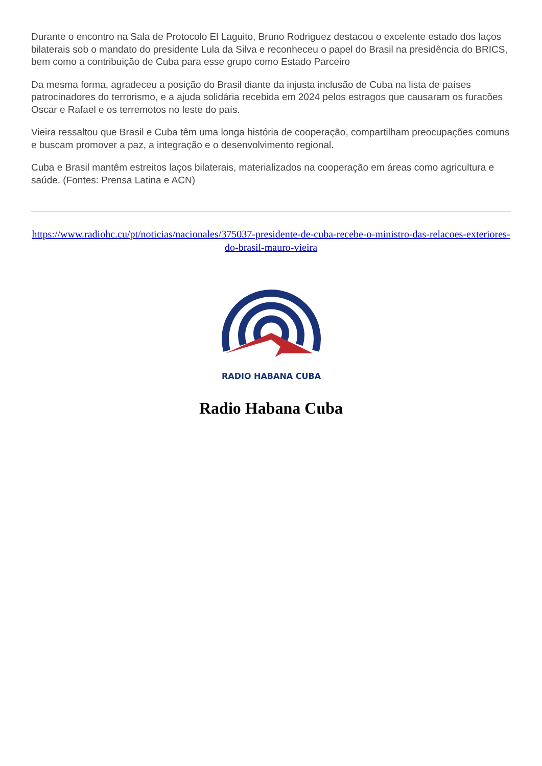Durante o encontro na Sala de Protocolo El Laguito, Bruno Rodriguez destacou o excelente estado dos laços bilaterais sob o mandato do presidente Lula da Silva e reconheceu o papel do Brasil na presidência do BRICS, bem como a contribuição de Cuba para esse grupo como Estado Parceiro
Da mesma forma, agradeceu a posição do Brasil diante da injusta inclusão de Cuba na lista de países patrocinadores do terrorismo, e a ajuda solidária recebida em 2024 pelos estragos que causaram os furacões Oscar e Rafael e os terremotos no leste do país.
Vieira ressaltou que Brasil e Cuba têm uma longa história de cooperação, compartilham preocupações comuns e buscam promover a paz, a integração e o desenvolvimento regional.
Cuba e Brasil mantêm estreitos laços bilaterais, materializados na cooperação em áreas como agricultura e saúde. (Fontes: Prensa Latina e ACN)
https://www.radiohc.cu/pt/noticias/nacionales/375037-presidente-de-cuba-recebe-o-ministro-das-relacoes-exteriores-do-brasil-mauro-vieira
RADIO HABANA CUBA
Radio Habana Cuba